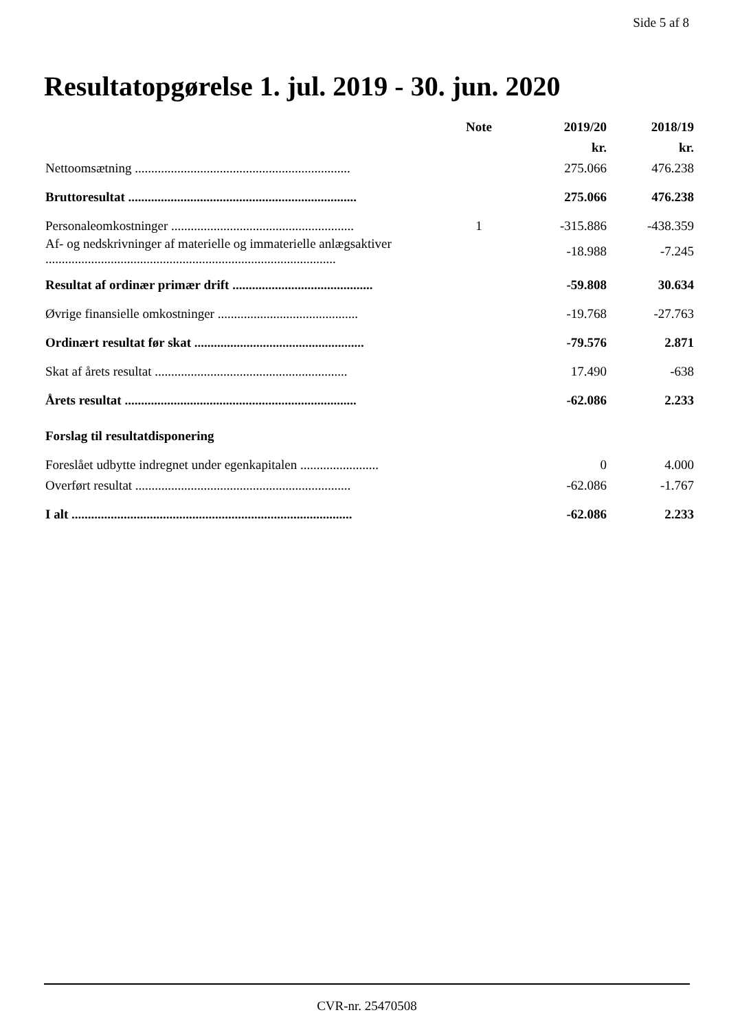Side 5 af 8
Resultatopgørelse 1. jul. 2019 - 30. jun. 2020
| | Note | 2019/20 | 2018/19 |
| --- | --- | --- | --- |
| | | kr. | kr. |
| Nettoomsætning .................................................................. | | 275.066 | 476.238 |
| Bruttoresultat ...................................................................... | | 275.066 | 476.238 |
| Personaleomkostninger ........................................................ | 1 | -315.886 | -438.359 |
| Af- og nedskrivninger af materielle og immaterielle anlægsaktiver ......................................................................................... | | -18.988 | -7.245 |
| Resultat af ordinær primær drift ........................................... | | -59.808 | 30.634 |
| Øvrige finansielle omkostninger ........................................... | | -19.768 | -27.763 |
| Ordinært resultat før skat .................................................... | | -79.576 | 2.871 |
| Skat af årets resultat ........................................................... | | 17.490 | -638 |
| Årets resultat ....................................................................... | | -62.086 | 2.233 |
| Forslag til resultatdisponering | | | |
| Foreslået udbytte indregnet under egenkapitalen ........................ | | 0 | 4.000 |
| Overført resultat .................................................................. | | -62.086 | -1.767 |
| I alt ...................................................................................... | | -62.086 | 2.233 |
CVR-nr. 25470508